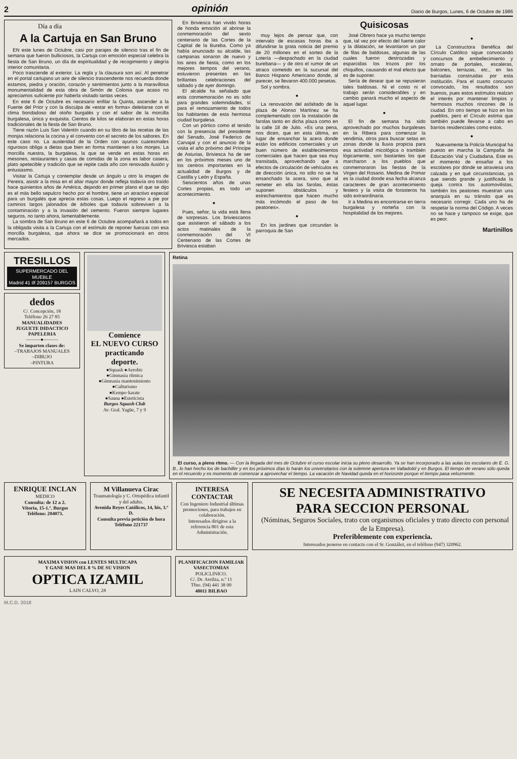2 opinión Diario de Burgos, Lunes, 6 de Octubre de 1986
Día a día
A la Cartuja en San Bruno
EN este lunes de Octubre, casi por parajes de silencio tras el fin de semana que fueron bulliciosos, la Cartuja con emoción especial celebra la fiesta de San Bruno, un día de espiritualidad y de recogimiento y alegría interior comunitaria.
Poco trasciende al exterior. La regla y la clausura son así. Al penetrar en el portal cartujano un aire de silencio trascendente nos recuerda donde estamos, piedra y oración, corazón y sentimientos junto a la maravillosa monumentalidad de esta obra de Simón de Colonia que acaso no apreciamos suficiente por haberla visitado tantas veces.
En este 6 de Octubre es necesario enfilar la Quinta, ascender a la Fuente del Prior y con la disculpa de «estar en forma» deleitarse con el clima bondadoso del otoño burgalés y con el sabor de la morcilla burgalesa, única y exquisita. Cientos de kilos se elaboran en estas horas tradicionales de la fiesta de San Bruno.
Tiene razón Luis San Valentín cuando en su libro de las recetas de las monjas relaciona la cocina y el convento con el secreto de los sabores. En este caso no. La austeridad de la Orden con ayunos cuaresmales rigurosos obliga a dietas que bien en forma mantienen a los monjes. La morcilla nuestra, la burgalesa, la que se vende en estas horas en mesones, restaurantes y casas de comidas de la zona es labor casera, plato apetecible y tradición que se repite cada año con renovada ilusión y entusiasmo.
Visitar la Cartuja y contemplar desde un ángulo u otro la imagen de Pereira, asistir a la misa en el altar mayor donde refleja todavía oro traído hace quinientos años de América, dejando en primer plano el que se dijo es el más bello sepulcro hecho por el hombre, tiene un atractivo especial para un burgalés que aprecia estas cosas. Luego el regreso a pie por caminos largos jalonados de árboles que todavía sobreviven a la contaminación y a la invasión del cemento. Fueron siempre lugares seguros, no tanto ahora, lamentablemente.
La sombra de San Bruno en este 6 de Octubre acompañará a todos en la obligada visita a la Cartuja con el estímulo de reponer fuerzas con esa morcilla burgalesa, que ahora se dice se promocionará en otros mercados.
En Briviesca han vivido horas de honda emoción al abrirse la conmemoración del sexto centenario de las Cortes de la Capital de la Bureba. Como ya había anunciado su alcalde, las campanas sonaron de nuevo y los aires de fiesta, como en los mejores tiempos del verano, estuvieron presentes en las brillantes celebraciones del sábado y de ayer domingo.
El alcalde ha señalado que esta conmemoración no es sólo para grandes solemnidades, sí para el remozamiento de todos los habitantes de esta hermosa ciudad burgalesa.
Con un pórtico como el tenido con la presencia del presidente del Senado, José Federico de Carvajal y con el anuncio de la visita el año próximo del Príncipe de Asturias, Briviesca ha de ser en los próximos meses uno de los centros importantes en la actualidad de Burgos y de Castilla y León y España.
Seiscientos años de unas Cortes propias, es todo un acontecimiento.
●
Pues, señor, la vida está llena de sorpresas. Los briviescanos que asistieron el sábado a los actos matinales de la conmemoración del VI Centenario de las Cortes de Briviesca estaban
Quisicosas
muy lejos de pensar que, con intervalo de escasas horas iba a difundirse la grata noticia del premio de 20 millones en el sorteo de la Lotería —despachado en la ciudad burebana— y de otro el rumor de un atraco cometido en la sucursal del Banco Hispano Americano donde, al parecer, se llevaron 400.000 pesetas.
Sol y sombra.
●
La renovación del asfaltado de la plaza de Alonso Martínez se ha complementado con la instalación de farolas tanto en dicha plaza como en la calle 18 de Julio. «Es una pena, nos dicen, que en esta última, en lugar de ensanchar la acera donde están los edificios comerciales y un buen número de establecimientos comerciales que hacen que sea muy transitada, aprovechando que a efectos de circulación de vehículos es de dirección única, no sólo no se ha ensanchado la acera, sino que al remeter en ella las farolas, éstas suponen obstáculos y estrechamientos que hacen mucho más incómodo el paso de los peatones».
●
En los jardines que circundan la parroquia de San
José Obrero hace ya mucho tiempo que, tal vez por efecto del fuerte calor y la dilatación, se levantaron un par de filas de baldosas, algunas de las cuales fueron destrozadas y esparcidas los trozos por los chiquillos, causando el mal efecto que es de suponer.
Sería de desear que se repusieran tales baldosas. Ni el costo ni el trabajo serán considerables y en cambio ganará mucho el aspecto de aquel lugar.
●
El fin de semana ha sido aprovechado por muchos burgaleses en la Ribera para comenzar la vendimia, otros para buscar setas en zonas donde la lluvia propicia para esa actividad micológica o trambién lógicamente, son bastantes los que marcharon a los pueblos que conmemoraron las fiestas de la Virgen del Rosario. Medina de Pomar es la ciudad donde esa fecha alcanza caracteres de gran acontecimiento festero y la visita de forasteros ha sido extraordinaria.
Ir a Medina es encontrarse en tierra burgalesa y norteña con la hospitalidad de los mejores.
●
La Constructora Benéfica del Círculo Católico sigue convocando concursos de embellecimiento y ornato de portales, escaleras, balcones, terrazas, etc., en las barriadas construidas por esta institución. Para el cuarto concurso convocado, los resultados son buenos, pues estos estímulos realzan el interés por mantener limpios y hermosos muchos rincones de la ciudad. En otro tiempo se hizo en los pueblos, pero el Círculo estima que también puede llevarse a cabo en barrios residenciales como estos.
●
Nuevamente la Policía Municipal ha puesto en marcha la Campaña de Educación Vial y Ciudadana. Este es el momento de ensañar a los escolares por dónde se atraviesa una calzada y en qué circunstancias, ya que siendo grande y justificada la queja contra los automovilistas, también los peatones muestran una anarquía en su tránsito que es necesario corregir. Cada uno ha de respetar la norma del Código. A veces no se hace y tampoco se exige, que es peor.
Martinillos
TRESILLOS
SUPERMERCADO DEL MUEBLE
Madrid 41 tlf 209157 BURGOS
dedos
C/. Concepción, 18
Teléfono 26 27 85
MANUALIDADES
JUGUETE DIDACTICO
PAPELERIA
———●———
Se imparten clases de:
–TRABAJOS MANUALES
–DIBUJO
–PINTURA
Comience
EL NUEVO CURSO
practicando
deporte.
●Squash ●Aerobic
●Gimnasia rítmica
●Gimnasia mantenimiento
●Culturismo
●Kempo·karate
●Sauna ●Esteticista
Burgos Squash Club
Av. Gral. Yagüe, 7 y 9
Retina
El curso, a pleno ritmo. — Con la llegada del mes de Octubre el curso escolar inicia su pleno desarrollo. Ya se han incorporado a las aulas los escolares de E. G. B., lo han hecho los de bachiller y en los próximos días lo harán los universitarios con la solemne apertura en Valladolid y en Burgos. El tiempo de verano sólo queda en el recuerdo y es momento de comenzar a aprovechar el tiempo. La vacación de Navidad queda en el horizonte porque el tiempo pasa velozmente.
ENRIQUE INCLAN
MEDICO
Consulta: de 12 a 2.
Vitoria, 15-1.º. Burgos
Teléfono: 204073.
M Villanueva Cirac
Traumatología y C. Ortopédica infantil y del adulto.
Avenida Reyes Católicos, 14, bis, 3.º D.
Consulta previa petición de hora
Teléfono 221737
INTERESA CONTACTAR
Con Ingeniero Industrial últimas promociones, para trabajos en colaboración.
Interesados dirigirse a la referencia 801 de esta Administración.
SE NECESITA ADMINISTRATIVO
PARA SECCION PERSONAL
(Nóminas, Seguros Sociales, trato con organismos oficiales y trato directo con personal de la Empresa).
Preferiblemente con experiencia.
Interesados ponerse en contacto con el Sr. González, en el teléfono (947) 320962.
MAXIMA VISION con LENTES MULTICAPA
Y GANE MAS DEL 8 % DE SU VISION
OPTICA IZAMIL
LAIN CALVO, 28
PLANIFICACION FAMILIAR VASECTOMIAS
POLICLINICO.
C/. Dr. Areilza, n.º 11
Tfno. (94) 441 38 00
48011 BILBAO
M.C.D. 2018